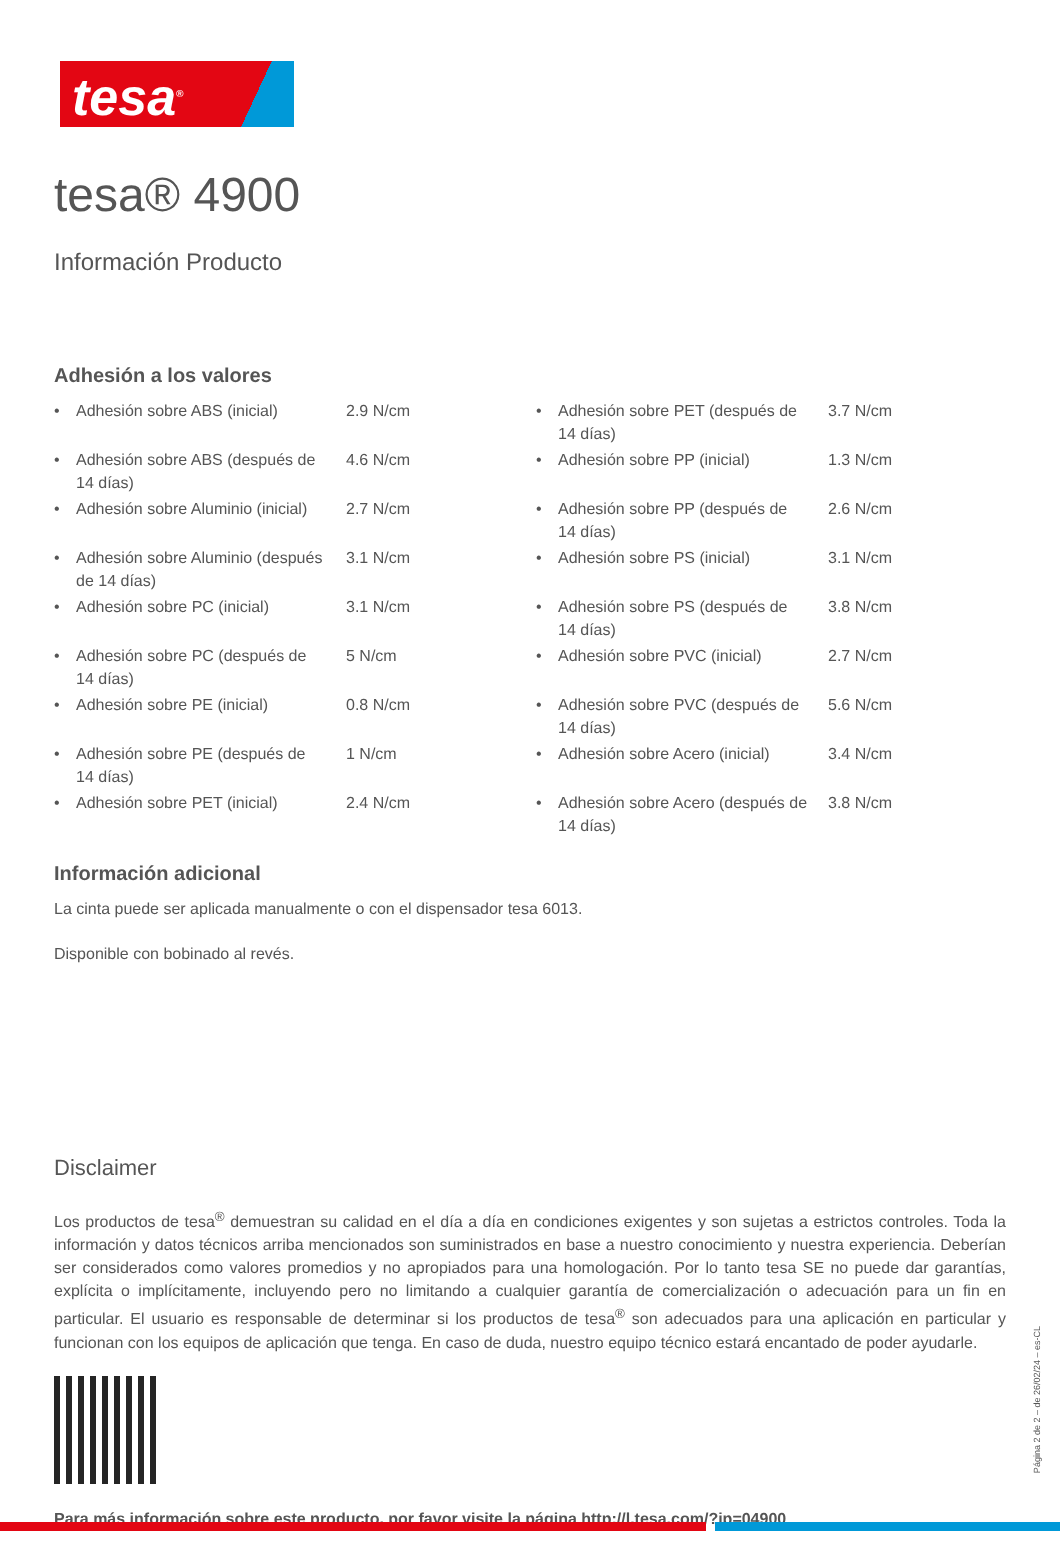tesa<sup>®</sup>
tesa® 4900
Información Producto
Adhesión a los valores
| • | Adhesión sobre ABS (inicial) | 2.9 N/cm | • | Adhesión sobre PET (después de 14 días) | 3.7 N/cm |
| • | Adhesión sobre ABS (después de 14 días) | 4.6 N/cm | • | Adhesión sobre PP (inicial) | 1.3 N/cm |
| • | Adhesión sobre Aluminio (inicial) | 2.7 N/cm | • | Adhesión sobre PP (después de 14 días) | 2.6 N/cm |
| • | Adhesión sobre Aluminio (después de 14 días) | 3.1 N/cm | • | Adhesión sobre PS (inicial) | 3.1 N/cm |
| • | Adhesión sobre PC (inicial) | 3.1 N/cm | • | Adhesión sobre PS (después de 14 días) | 3.8 N/cm |
| • | Adhesión sobre PC (después de 14 días) | 5 N/cm | • | Adhesión sobre PVC (inicial) | 2.7 N/cm |
| • | Adhesión sobre PE (inicial) | 0.8 N/cm | • | Adhesión sobre PVC (después de 14 días) | 5.6 N/cm |
| • | Adhesión sobre PE (después de 14 días) | 1 N/cm | • | Adhesión sobre Acero (inicial) | 3.4 N/cm |
| • | Adhesión sobre PET (inicial) | 2.4 N/cm | • | Adhesión sobre Acero (después de 14 días) | 3.8 N/cm |
Información adicional
La cinta puede ser aplicada manualmente o con el dispensador tesa 6013.
Disponible con bobinado al revés.
Disclaimer
Los productos de tesa<sup>®</sup> demuestran su calidad en el día a día en condiciones exigentes y son sujetas a estrictos controles. Toda la información y datos técnicos arriba mencionados son suministrados en base a nuestro conocimiento y nuestra experiencia. Deberían ser considerados como valores promedios y no apropiados para una homologación. Por lo tanto tesa SE no puede dar garantías, explícita o implícitamente, incluyendo pero no limitando a cualquier garantía de comercialización o adecuación para un fin en particular. El usuario es responsable de determinar si los productos de tesa<sup>®</sup> son adecuados para una aplicación en particular y funcionan con los equipos de aplicación que tenga. En caso de duda, nuestro equipo técnico estará encantado de poder ayudarle.
Para más información sobre este producto, por favor visite la página http://l.tesa.com/?ip=04900
Página 2 de 2 – de 26/02/24 – es-CL